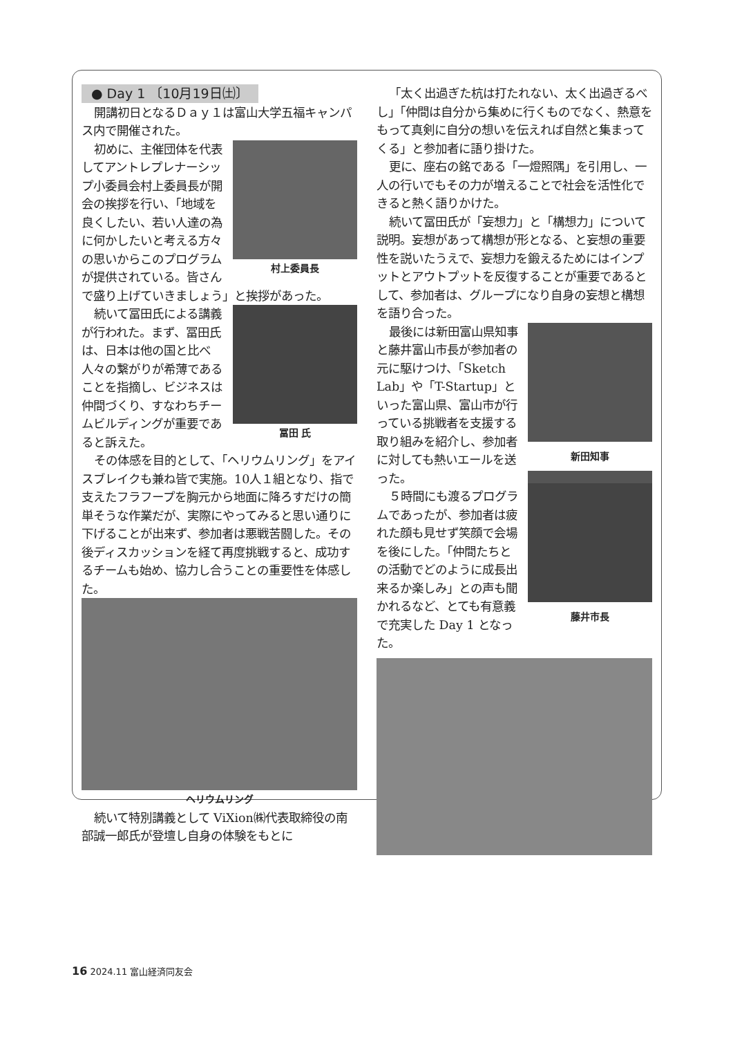● Day 1 〔10月19日㈯〕
開講初日となるＤａｙ１は富山大学五福キャンパス内で開催された。
村上委員長
初めに、主催団体を代表してアントレプレナーシップ小委員会村上委員長が開会の挨拶を行い、「地域を良くしたい、若い人達の為に何かしたいと考える方々の思いからこのプログラムが提供されている。皆さんで盛り上げていきましょう」と挨拶があった。
冨田 氏
続いて冨田氏による講義が行われた。まず、冨田氏は、日本は他の国と比べ人々の繋がりが希薄であることを指摘し、ビジネスは仲間づくり、すなわちチームビルディングが重要であると訴えた。
その体感を目的として、「ヘリウムリング」をアイスブレイクも兼ね皆で実施。10人１組となり、指で支えたフラフープを胸元から地面に降ろすだけの簡単そうな作業だが、実際にやってみると思い通りに下げることが出来ず、参加者は悪戦苦闘した。その後ディスカッションを経て再度挑戦すると、成功するチームも始め、協力し合うことの重要性を体感した。
ヘリウムリング
続いて特別講義として ViXion㈱代表取締役の南部誠一郎氏が登壇し自身の体験をもとに
「太く出過ぎた杭は打たれない、太く出過ぎるべし」「仲間は自分から集めに行くものでなく、熱意をもって真剣に自分の想いを伝えれば自然と集まってくる」と参加者に語り掛けた。
更に、座右の銘である「一燈照隅」を引用し、一人の行いでもその力が増えることで社会を活性化できると熱く語りかけた。
続いて冨田氏が「妄想力」と「構想力」について説明。妄想があって構想が形となる、と妄想の重要性を説いたうえで、妄想力を鍛えるためにはインプットとアウトプットを反復することが重要であるとして、参加者は、グループになり自身の妄想と構想を語り合った。
新田知事
藤井市長
最後には新田富山県知事と藤井富山市長が参加者の元に駆けつけ、「Sketch Lab」や「T-Startup」といった富山県、富山市が行っている挑戦者を支援する取り組みを紹介し、参加者に対しても熱いエールを送った。
５時間にも渡るプログラムであったが、参加者は疲れた顔も見せず笑顔で会場を後にした。「仲間たちとの活動でどのように成長出来るか楽しみ」との声も聞かれるなど、とても有意義で充実した Day 1 となった。
16 2024.11 富山経済同友会